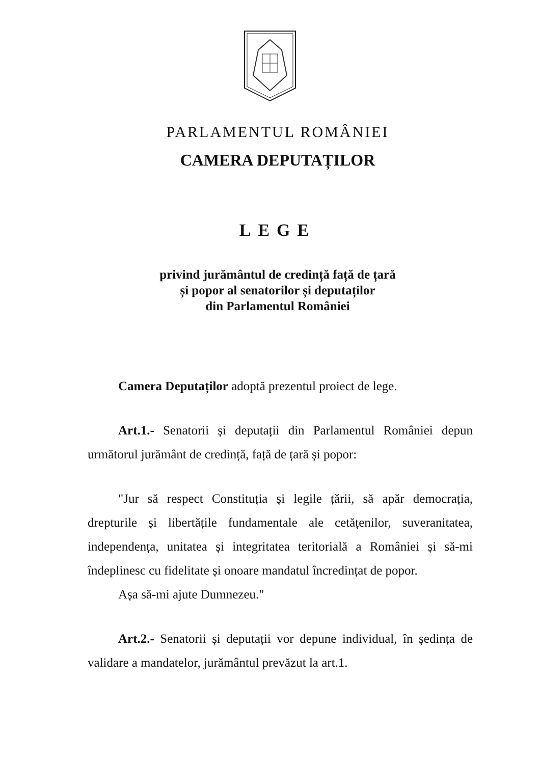PARLAMENTUL ROMÂNIEI
CAMERA DEPUTAȚILOR
LEGE
privind jurământul de credință față de țară
și popor al senatorilor și deputaților
din Parlamentul României
Camera Deputaților adoptă prezentul proiect de lege.
Art.1.- Senatorii și deputații din Parlamentul României depun următorul jurământ de credință, față de țară și popor:
"Jur să respect Constituția și legile țării, să apăr democrația, drepturile și libertățile fundamentale ale cetățenilor, suveranitatea, independența, unitatea și integritatea teritorială a României și să-mi îndeplinesc cu fidelitate și onoare mandatul încredințat de popor.
Așa să-mi ajute Dumnezeu."
Art.2.- Senatorii și deputații vor depune individual, în ședința de validare a mandatelor, jurământul prevăzut la art.1.